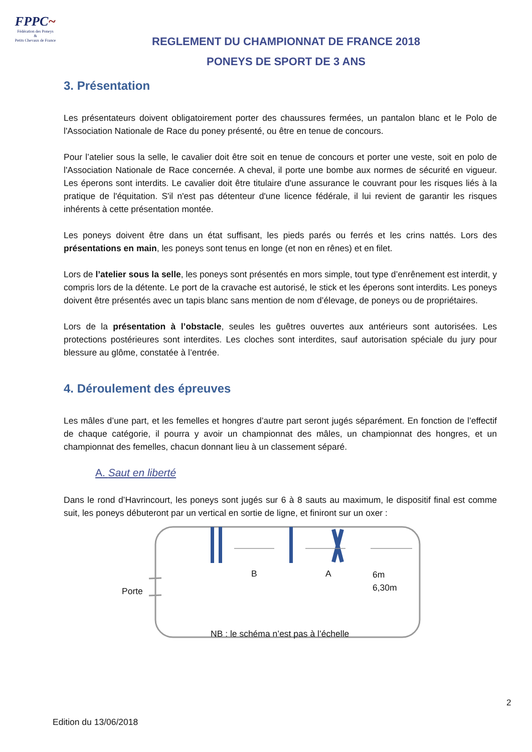FPPC~
Fédération des Poneys
&
Petits Chevaux de France
REGLEMENT DU CHAMPIONNAT DE FRANCE 2018
PONEYS DE SPORT DE 3 ANS
3. Présentation
Les présentateurs doivent obligatoirement porter des chaussures fermées, un pantalon blanc et le Polo de l'Association Nationale de Race du poney présenté, ou être en tenue de concours.
Pour l’atelier sous la selle, le cavalier doit être soit en tenue de concours et porter une veste, soit en polo de l'Association Nationale de Race concernée. A cheval, il porte une bombe aux normes de sécurité en vigueur. Les éperons sont interdits. Le cavalier doit être titulaire d'une assurance le couvrant pour les risques liés à la pratique de l'équitation. S'il n'est pas détenteur d'une licence fédérale, il lui revient de garantir les risques inhérents à cette présentation montée.
Les poneys doivent être dans un état suffisant, les pieds parés ou ferrés et les crins nattés. Lors des présentations en main, les poneys sont tenus en longe (et non en rênes) et en filet.
Lors de l’atelier sous la selle, les poneys sont présentés en mors simple, tout type d’enrênement est interdit, y compris lors de la détente. Le port de la cravache est autorisé, le stick et les éperons sont interdits. Les poneys doivent être présentés avec un tapis blanc sans mention de nom d’élevage, de poneys ou de propriétaires.
Lors de la présentation à l’obstacle, seules les guêtres ouvertes aux antérieurs sont autorisées. Les protections postérieures sont interdites. Les cloches sont interdites, sauf autorisation spéciale du jury pour blessure au glôme, constatée à l’entrée.
4. Déroulement des épreuves
Les mâles d’une part, et les femelles et hongres d’autre part seront jugés séparément. En fonction de l’effectif de chaque catégorie, il pourra y avoir un championnat des mâles, un championnat des hongres, et un championnat des femelles, chacun donnant lieu à un classement séparé.
A. Saut en liberté
Dans le rond d’Havrincourt, les poneys sont jugés sur 6 à 8 sauts au maximum, le dispositif final est comme suit, les poneys débuteront par un vertical en sortie de ligne, et finiront sur un oxer :
B A 6m
6,30m
Porte
NB : le schéma n’est pas à l’échelle
2
Edition du 13/06/2018